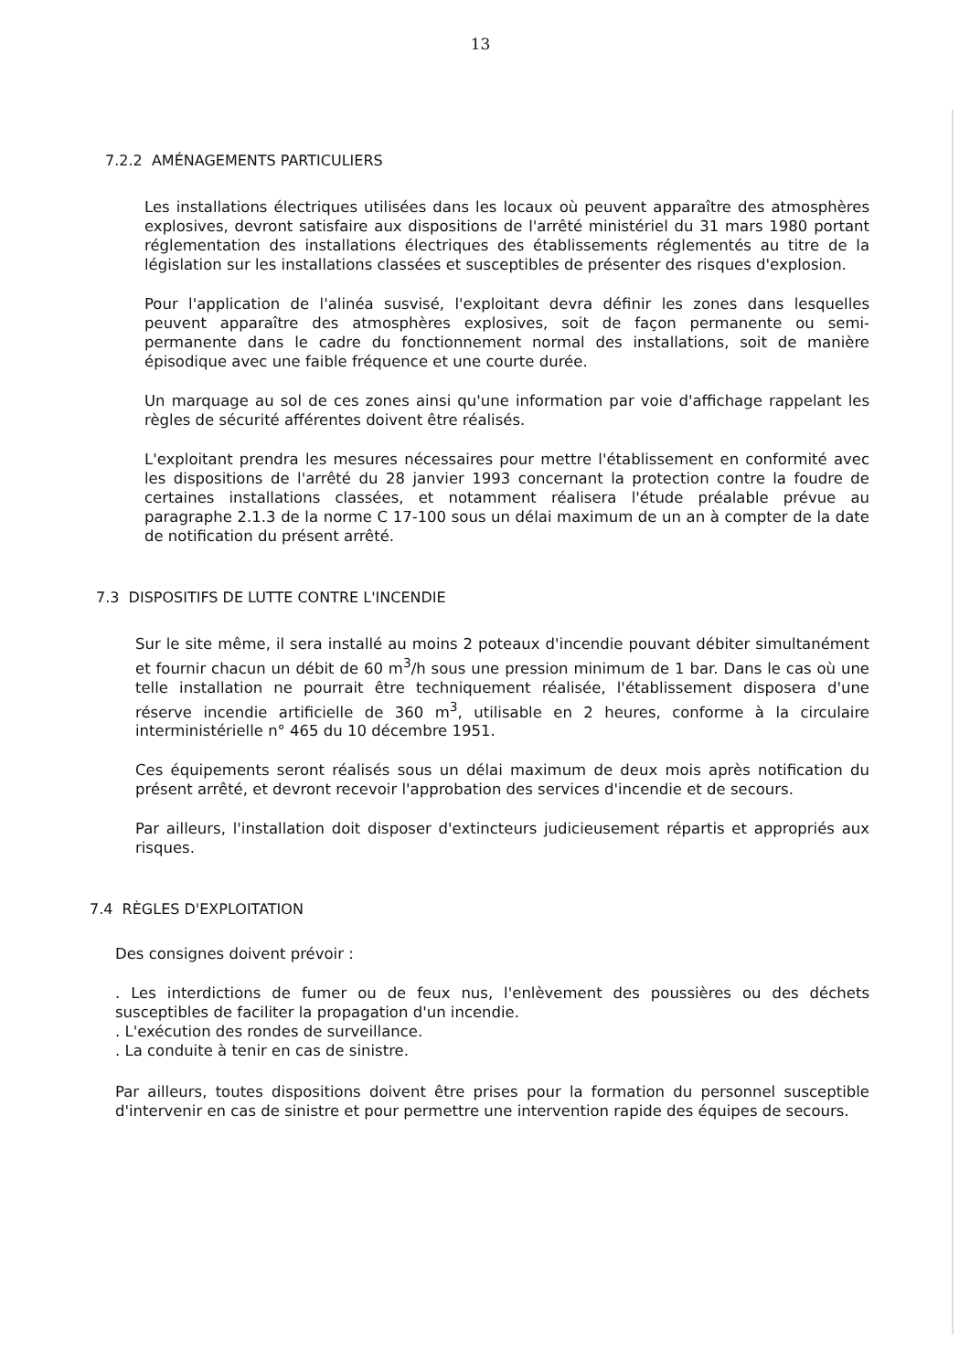13
7.2.2 AMÉNAGEMENTS PARTICULIERS
Les installations électriques utilisées dans les locaux où peuvent apparaître des atmosphères explosives, devront satisfaire aux dispositions de l'arrêté ministériel du 31 mars 1980 portant réglementation des installations électriques des établissements réglementés au titre de la législation sur les installations classées et susceptibles de présenter des risques d'explosion.
Pour l'application de l'alinéa susvisé, l'exploitant devra définir les zones dans lesquelles peuvent apparaître des atmosphères explosives, soit de façon permanente ou semi-permanente dans le cadre du fonctionnement normal des installations, soit de manière épisodique avec une faible fréquence et une courte durée.
Un marquage au sol de ces zones ainsi qu'une information par voie d'affichage rappelant les règles de sécurité afférentes doivent être réalisés.
L'exploitant prendra les mesures nécessaires pour mettre l'établissement en conformité avec les dispositions de l'arrêté du 28 janvier 1993 concernant la protection contre la foudre de certaines installations classées, et notamment réalisera l'étude préalable prévue au paragraphe 2.1.3 de la norme C 17-100 sous un délai maximum de un an à compter de la date de notification du présent arrêté.
7.3 DISPOSITIFS DE LUTTE CONTRE L'INCENDIE
Sur le site même, il sera installé au moins 2 poteaux d'incendie pouvant débiter simultanément et fournir chacun un débit de 60 m<sup>3</sup>/h sous une pression minimum de 1 bar. Dans le cas où une telle installation ne pourrait être techniquement réalisée, l'établissement disposera d'une réserve incendie artificielle de 360 m<sup>3</sup>, utilisable en 2 heures, conforme à la circulaire interministérielle n° 465 du 10 décembre 1951.
Ces équipements seront réalisés sous un délai maximum de deux mois après notification du présent arrêté, et devront recevoir l'approbation des services d'incendie et de secours.
Par ailleurs, l'installation doit disposer d'extincteurs judicieusement répartis et appropriés aux risques.
7.4 RÈGLES D'EXPLOITATION
Des consignes doivent prévoir :
. Les interdictions de fumer ou de feux nus, l'enlèvement des poussières ou des déchets susceptibles de faciliter la propagation d'un incendie.
. L'exécution des rondes de surveillance.
. La conduite à tenir en cas de sinistre.
Par ailleurs, toutes dispositions doivent être prises pour la formation du personnel susceptible d'intervenir en cas de sinistre et pour permettre une intervention rapide des équipes de secours.